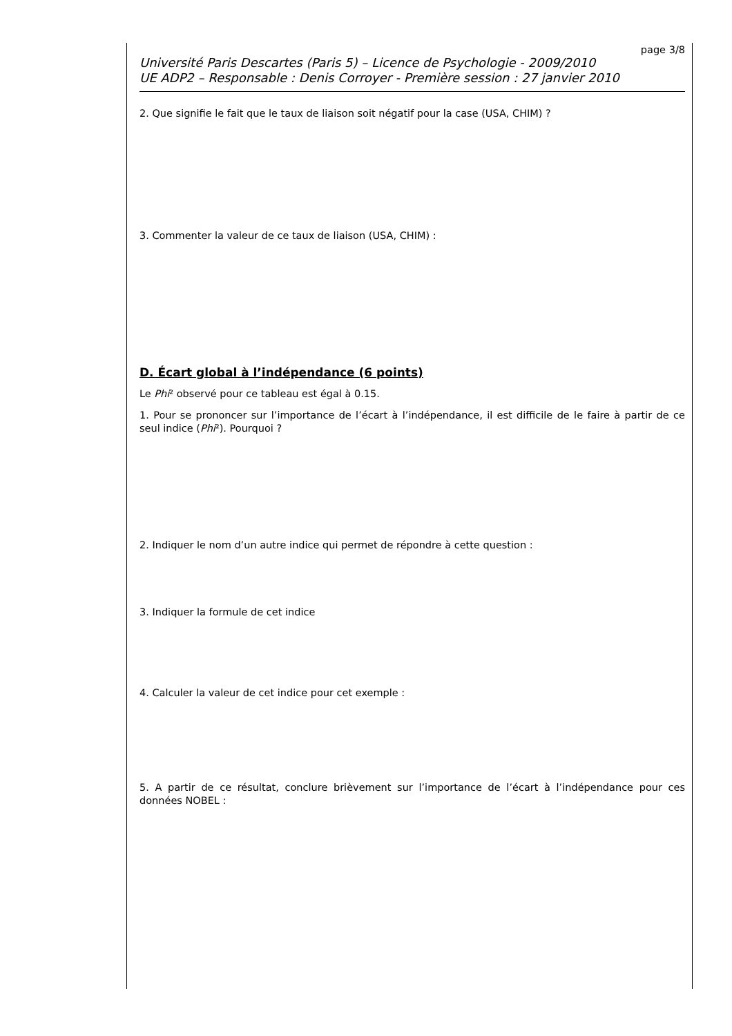page 3/8
Université Paris Descartes (Paris 5) – Licence de Psychologie - 2009/2010
UE ADP2 – Responsable : Denis Corroyer - Première session : 27 janvier 2010
2. Que signifie le fait que le taux de liaison soit négatif pour la case (USA, CHIM) ?
3. Commenter la valeur de ce taux de liaison (USA, CHIM) :
D. Écart global à l’indépendance (6 points)
Le Phi² observé pour ce tableau est égal à 0.15.
1. Pour se prononcer sur l’importance de l’écart à l’indépendance, il est difficile de le faire à partir de ce seul indice (Phi²). Pourquoi ?
2. Indiquer le nom d’un autre indice qui permet de répondre à cette question :
3. Indiquer la formule de cet indice
4. Calculer la valeur de cet indice pour cet exemple :
5. A partir de ce résultat, conclure brièvement sur l’importance de l’écart à l’indépendance pour ces données NOBEL :